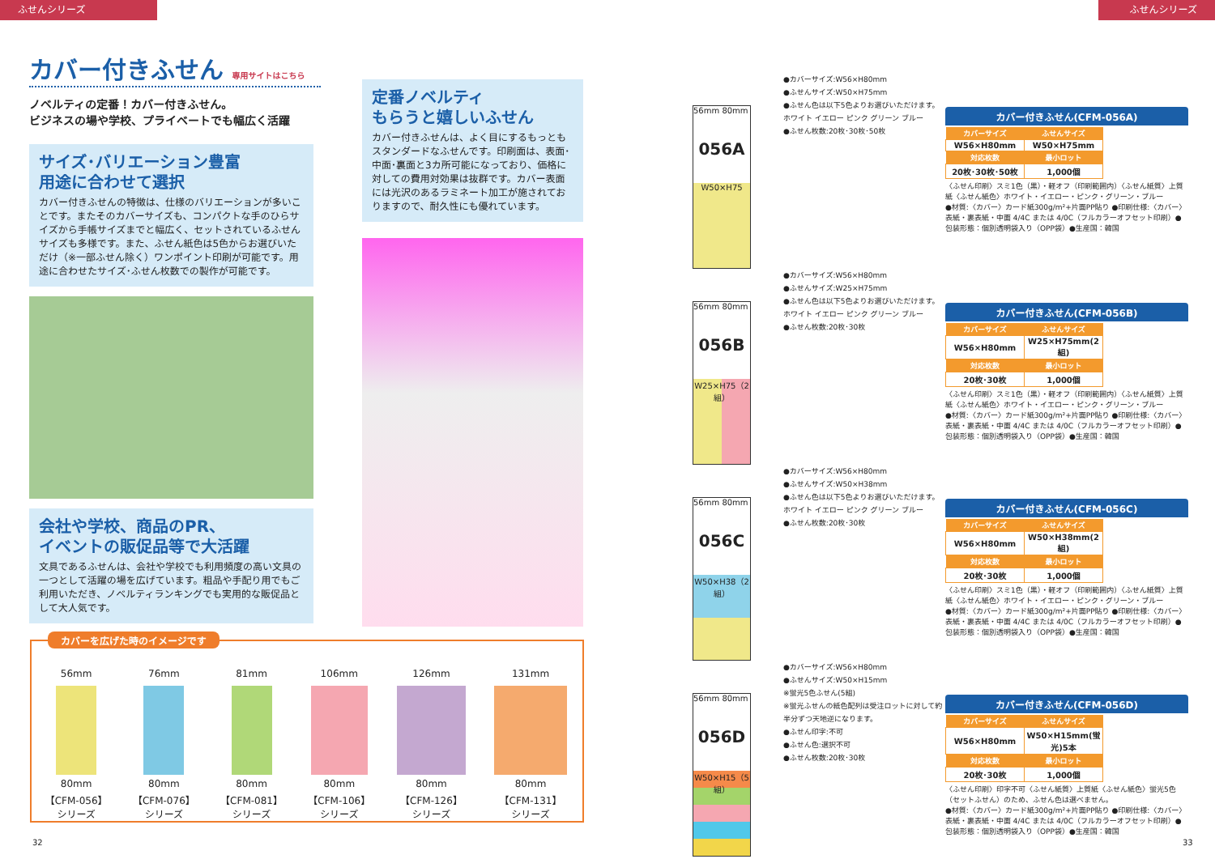ふせんシリーズ ふせんシリーズ
カバー付きふせん 専用サイトはこちら
ノベルティの定番！カバー付きふせん。
ビジネスの場や学校、プライベートでも幅広く活躍
サイズ･バリエーション豊富
用途に合わせて選択
カバー付きふせんの特徴は、仕様のバリエーションが多いことです。またそのカバーサイズも、コンパクトな手のひらサイズから手帳サイズまでと幅広く、セットされているふせんサイズも多様です。また、ふせん紙色は5色からお選びいただけ（※一部ふせん除く）ワンポイント印刷が可能です。用途に合わせたサイズ･ふせん枚数での製作が可能です。
会社や学校、商品のPR、
イベントの販促品等で大活躍
文具であるふせんは、会社や学校でも利用頻度の高い文具の一つとして活躍の場を広げています。粗品や手配り用でもご利用いただき、ノベルティランキングでも実用的な販促品として大人気です。
定番ノベルティ
もらうと嬉しいふせん
カバー付きふせんは、よく目にするもっともスタンダードなふせんです。印刷面は、表面･中面･裏面と3カ所可能になっており、価格に対しての費用対効果は抜群です。カバー表面には光沢のあるラミネート加工が施されておりますので、耐久性にも優れています。
カバーを広げた時のイメージです
| 56mm | 76mm | 81mm | 106mm | 126mm | 131mm |
| 80mm | 80mm | 80mm | 80mm | 80mm | 80mm |
| 【CFM-056】 シリーズ | 【CFM-076】 シリーズ | 【CFM-081】 シリーズ | 【CFM-106】 シリーズ | 【CFM-126】 シリーズ | 【CFM-131】 シリーズ |
32
56mm 80mm
056A
W50×H75
●カバーサイズ:W56×H80mm
●ふせんサイズ:W50×H75mm
●ふせん色は以下5色よりお選びいただけます。
ホワイト イエロー ピンク グリーン ブルー
●ふせん枚数:20枚･30枚･50枚
カバー付きふせん(CFM-056A)
| カバーサイズ | ふせんサイズ |
| --- | --- |
| W56×H80mm | W50×H75mm |
| 対応枚数 | 最小ロット |
| 20枚･30枚･50枚 | 1,000個 |
〈ふせん印刷〉スミ1色（黒）・軽オフ（印刷範囲内）〈ふせん紙質〉上質紙〈ふせん紙色〉ホワイト・イエロー・ピンク・グリーン・ブルー
●材質:〈カバー〉カード紙300g/m²+片面PP貼り ●印刷仕様:〈カバー〉表紙・裏表紙・中面 4/4C または 4/0C（フルカラーオフセット印刷）●包装形態：個別透明袋入り（OPP袋）●生産国：韓国
56mm 80mm
056B
W25×H75（2組）
●カバーサイズ:W56×H80mm
●ふせんサイズ:W25×H75mm
●ふせん色は以下5色よりお選びいただけます。
ホワイト イエロー ピンク グリーン ブルー
●ふせん枚数:20枚･30枚
カバー付きふせん(CFM-056B)
| カバーサイズ | ふせんサイズ |
| --- | --- |
| W56×H80mm | W25×H75mm(2組) |
| 対応枚数 | 最小ロット |
| 20枚･30枚 | 1,000個 |
〈ふせん印刷〉スミ1色（黒）・軽オフ（印刷範囲内）〈ふせん紙質〉上質紙〈ふせん紙色〉ホワイト・イエロー・ピンク・グリーン・ブルー
●材質:〈カバー〉カード紙300g/m²+片面PP貼り ●印刷仕様:〈カバー〉表紙・裏表紙・中面 4/4C または 4/0C（フルカラーオフセット印刷）●包装形態：個別透明袋入り（OPP袋）●生産国：韓国
56mm 80mm
056C
W50×H38（2組）
●カバーサイズ:W56×H80mm
●ふせんサイズ:W50×H38mm
●ふせん色は以下5色よりお選びいただけます。
ホワイト イエロー ピンク グリーン ブルー
●ふせん枚数:20枚･30枚
カバー付きふせん(CFM-056C)
| カバーサイズ | ふせんサイズ |
| --- | --- |
| W56×H80mm | W50×H38mm(2組) |
| 対応枚数 | 最小ロット |
| 20枚･30枚 | 1,000個 |
〈ふせん印刷〉スミ1色（黒）・軽オフ（印刷範囲内）〈ふせん紙質〉上質紙〈ふせん紙色〉ホワイト・イエロー・ピンク・グリーン・ブルー
●材質:〈カバー〉カード紙300g/m²+片面PP貼り ●印刷仕様:〈カバー〉表紙・裏表紙・中面 4/4C または 4/0C（フルカラーオフセット印刷）●包装形態：個別透明袋入り（OPP袋）●生産国：韓国
56mm 80mm
056D
W50×H15（5組）
●カバーサイズ:W56×H80mm
●ふせんサイズ:W50×H15mm
※蛍光5色ふせん(5組)
※蛍光ふせんの紙色配列は受注ロットに対して約半分ずつ天地逆になります。
●ふせん印字:不可
●ふせん色:選択不可
●ふせん枚数:20枚･30枚
カバー付きふせん(CFM-056D)
| カバーサイズ | ふせんサイズ |
| --- | --- |
| W56×H80mm | W50×H15mm(蛍光)5本 |
| 対応枚数 | 最小ロット |
| 20枚･30枚 | 1,000個 |
〈ふせん印刷〉印字不可〈ふせん紙質〉上質紙〈ふせん紙色〉蛍光5色（セットふせん）のため、ふせん色は選べません。
●材質:〈カバー〉カード紙300g/m²+片面PP貼り ●印刷仕様:〈カバー〉表紙・裏表紙・中面 4/4C または 4/0C（フルカラーオフセット印刷）●包装形態：個別透明袋入り（OPP袋）●生産国：韓国
33